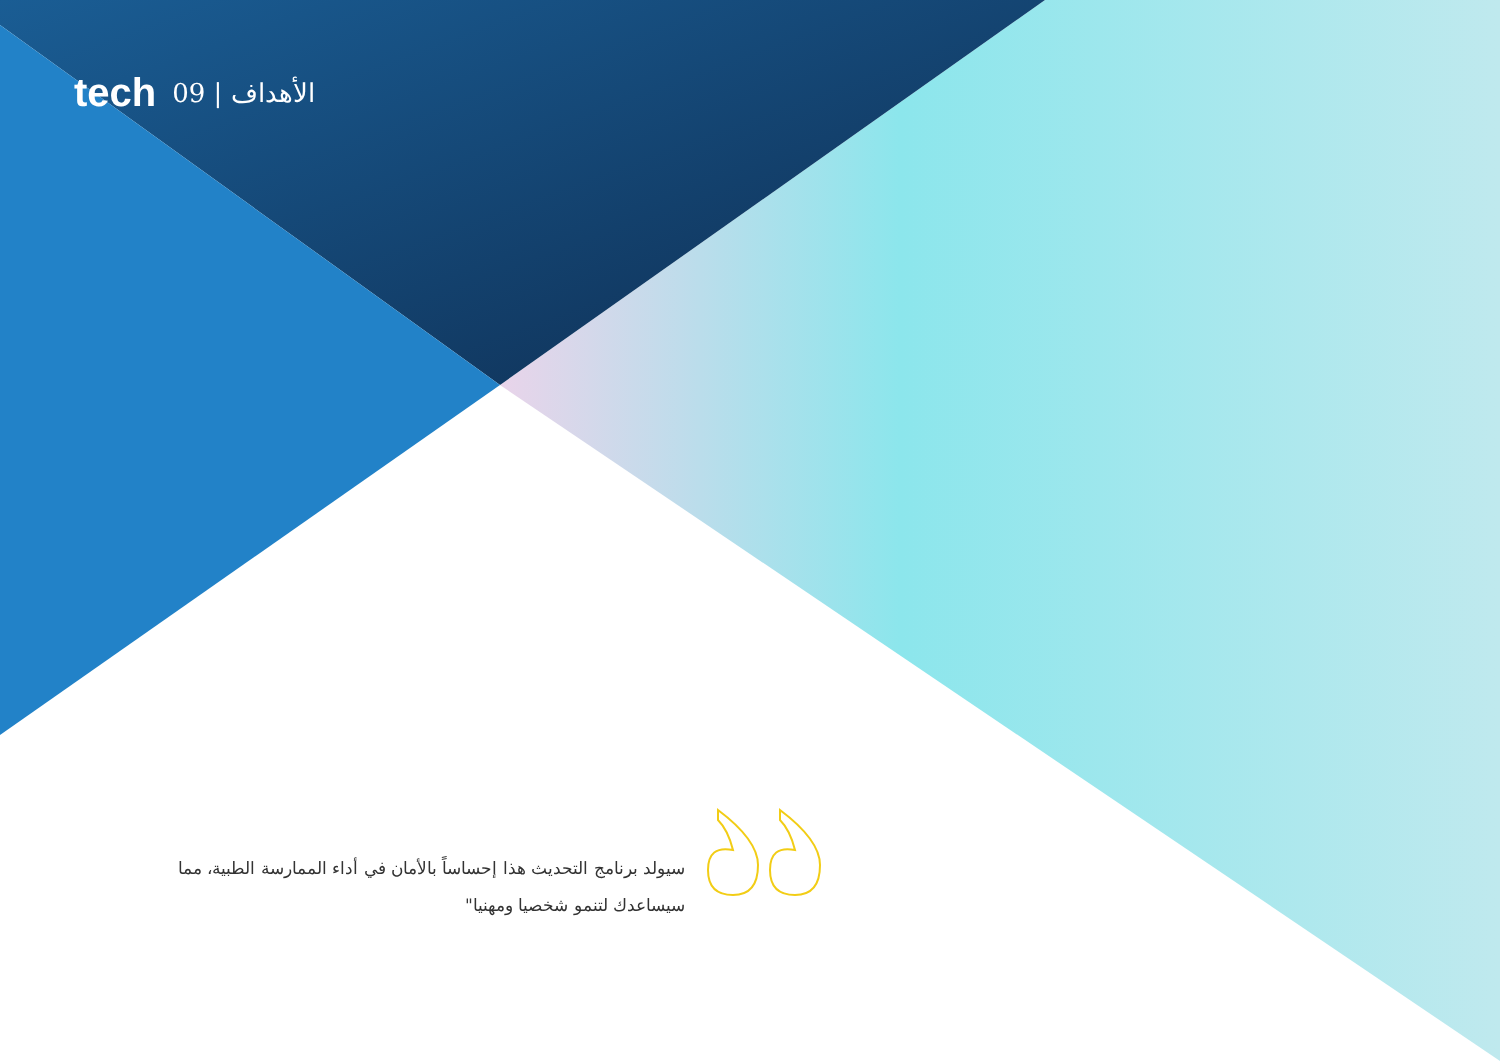tech 09 | الأهداف
سيولد برنامج التحديث هذا إحساساً بالأمان في أداء الممارسة الطبية، مما سيساعدك لتنمو شخصيا ومهنيا"